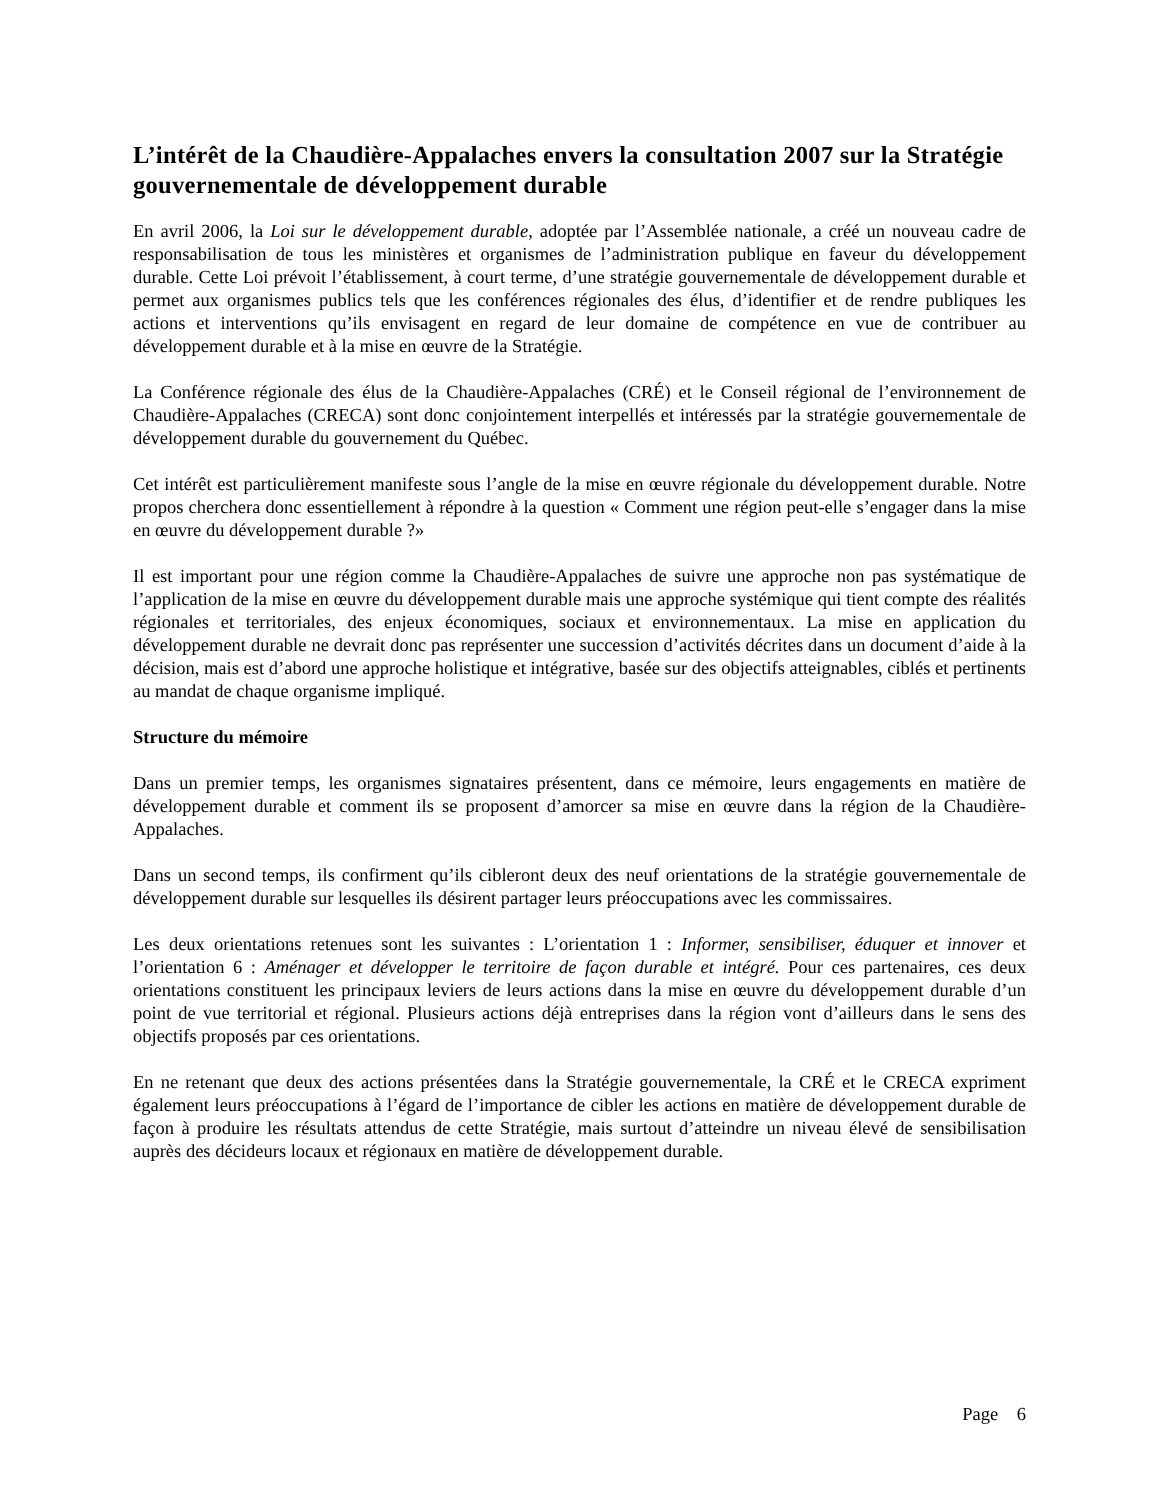L’intérêt de la Chaudière-Appalaches envers la consultation 2007 sur la Stratégie gouvernementale de développement durable
En avril 2006, la Loi sur le développement durable, adoptée par l’Assemblée nationale, a créé un nouveau cadre de responsabilisation de tous les ministères et organismes de l’administration publique en faveur du développement durable. Cette Loi prévoit l’établissement, à court terme, d’une stratégie gouvernementale de développement durable et permet aux organismes publics tels que les conférences régionales des élus, d’identifier et de rendre publiques les actions et interventions qu’ils envisagent en regard de leur domaine de compétence en vue de contribuer au développement durable et à la mise en œuvre de la Stratégie.
La Conférence régionale des élus de la Chaudière-Appalaches (CRÉ) et le Conseil régional de l’environnement de Chaudière-Appalaches (CRECA) sont donc conjointement interpellés et intéressés par la stratégie gouvernementale de développement durable du gouvernement du Québec.
Cet intérêt est particulièrement manifeste sous l’angle de la mise en œuvre régionale du développement durable. Notre propos cherchera donc essentiellement à répondre à la question « Comment une région peut-elle s’engager dans la mise en œuvre du développement durable ?»
Il est important pour une région comme la Chaudière-Appalaches de suivre une approche non pas systématique de l’application de la mise en œuvre du développement durable mais une approche systémique qui tient compte des réalités régionales et territoriales, des enjeux économiques, sociaux et environnementaux. La mise en application du développement durable ne devrait donc pas représenter une succession d’activités décrites dans un document d’aide à la décision, mais est d’abord une approche holistique et intégrative, basée sur des objectifs atteignables, ciblés et pertinents au mandat de chaque organisme impliqué.
Structure du mémoire
Dans un premier temps, les organismes signataires présentent, dans ce mémoire, leurs engagements en matière de développement durable et comment ils se proposent d’amorcer sa mise en œuvre dans la région de la Chaudière-Appalaches.
Dans un second temps, ils confirment qu’ils cibleront deux des neuf orientations de la stratégie gouvernementale de développement durable sur lesquelles ils désirent partager leurs préoccupations avec les commissaires.
Les deux orientations retenues sont les suivantes : L’orientation 1 : Informer, sensibiliser, éduquer et innover et l’orientation 6 : Aménager et développer le territoire de façon durable et intégré. Pour ces partenaires, ces deux orientations constituent les principaux leviers de leurs actions dans la mise en œuvre du développement durable d’un point de vue territorial et régional. Plusieurs actions déjà entreprises dans la région vont d’ailleurs dans le sens des objectifs proposés par ces orientations.
En ne retenant que deux des actions présentées dans la Stratégie gouvernementale, la CRÉ et le CRECA expriment également leurs préoccupations à l’égard de l’importance de cibler les actions en matière de développement durable de façon à produire les résultats attendus de cette Stratégie, mais surtout d’atteindre un niveau élevé de sensibilisation auprès des décideurs locaux et régionaux en matière de développement durable.
Page 6